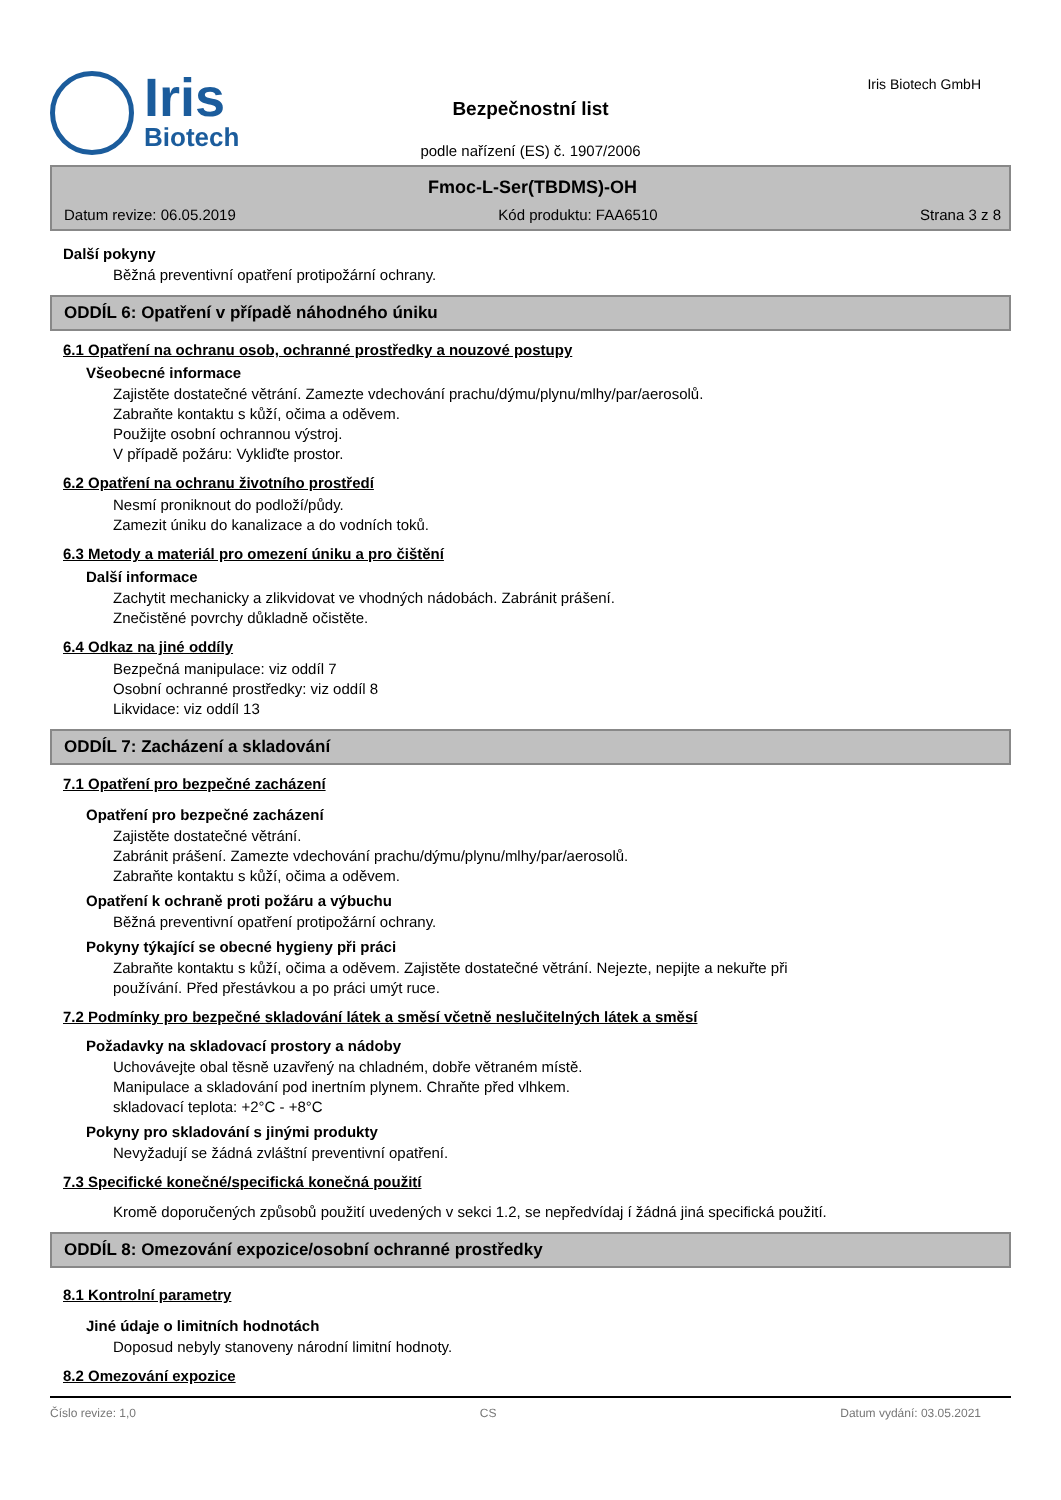Iris
Biotech
Bezpečnostní list
podle nařízení (ES) č. 1907/2006
Iris Biotech GmbH
Fmoc-L-Ser(TBDMS)-OH
Datum revize: 06.05.2019 Kód produktu: FAA6510 Strana 3 z 8
Další pokyny
Běžná preventivní opatření protipožární ochrany.
ODDÍL 6: Opatření v případě náhodného úniku
6.1 Opatření na ochranu osob, ochranné prostředky a nouzové postupy
Všeobecné informace
Zajistěte dostatečné větrání. Zamezte vdechování prachu/dýmu/plynu/mlhy/par/aerosolů.
Zabraňte kontaktu s kůží, očima a oděvem.
Použijte osobní ochrannou výstroj.
V případě požáru: Vykliďte prostor.
6.2 Opatření na ochranu životního prostředí
Nesmí proniknout do podloží/půdy.
Zamezit úniku do kanalizace a do vodních toků.
6.3 Metody a materiál pro omezení úniku a pro čištění
Další informace
Zachytit mechanicky a zlikvidovat ve vhodných nádobách. Zabránit prášení.
Znečistěné povrchy důkladně očistěte.
6.4 Odkaz na jiné oddíly
Bezpečná manipulace: viz oddíl 7
Osobní ochranné prostředky: viz oddíl 8
Likvidace: viz oddíl 13
ODDÍL 7: Zacházení a skladování
7.1 Opatření pro bezpečné zacházení
Opatření pro bezpečné zacházení
Zajistěte dostatečné větrání.
Zabránit prášení. Zamezte vdechování prachu/dýmu/plynu/mlhy/par/aerosolů.
Zabraňte kontaktu s kůží, očima a oděvem.
Opatření k ochraně proti požáru a výbuchu
Běžná preventivní opatření protipožární ochrany.
Pokyny týkající se obecné hygieny při práci
Zabraňte kontaktu s kůží, očima a oděvem. Zajistěte dostatečné větrání. Nejezte, nepijte a nekuřte při
používání. Před přestávkou a po práci umýt ruce.
7.2 Podmínky pro bezpečné skladování látek a směsí včetně neslučitelných látek a směsí
Požadavky na skladovací prostory a nádoby
Uchovávejte obal těsně uzavřený na chladném, dobře větraném místě.
Manipulace a skladování pod inertním plynem. Chraňte před vlhkem.
skladovací teplota: +2°C - +8°C
Pokyny pro skladování s jinými produkty
Nevyžadují se žádná zvláštní preventivní opatření.
7.3 Specifické konečné/specifická konečná použití
Kromě doporučených způsobů použití uvedených v sekci 1.2, se nepředvídaj í žádná jiná specifická použití.
ODDÍL 8: Omezování expozice/osobní ochranné prostředky
8.1 Kontrolní parametry
Jiné údaje o limitních hodnotách
Doposud nebyly stanoveny národní limitní hodnoty.
8.2 Omezování expozice
Číslo revize: 1,0 CS Datum vydání: 03.05.2021